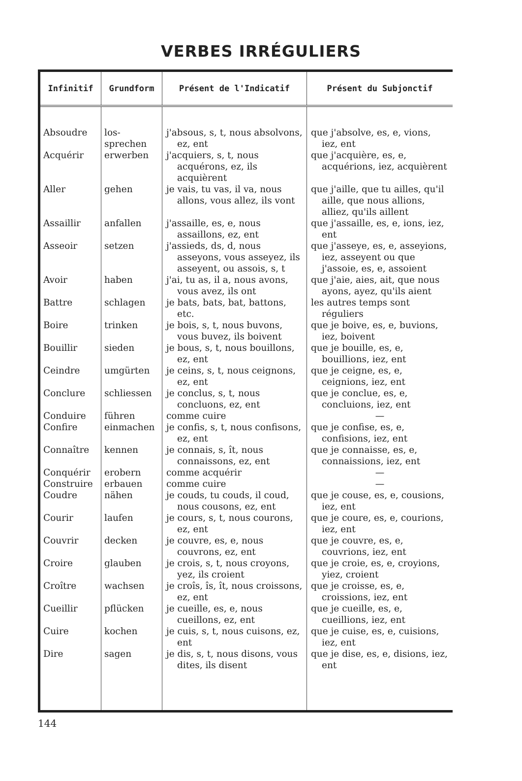VERBES IRRÉGULIERS
| Infinitif | Grundform | Présent de l'Indicatif | Présent du Subjonctif |
| --- | --- | --- | --- |
| Absoudre | los-sprechen | j'absous, s, t, nous absolvons, ez, ent | que j'absolve, es, e, vions, iez, ent |
| Acquérir | erwerben | j'acquiers, s, t, nous acquérons, ez, ils acquièrent | que j'acquière, es, e, acquérions, iez, acquièrent |
| Aller | gehen | je vais, tu vas, il va, nous allons, vous allez, ils vont | que j'aille, que tu ailles, qu'il aille, que nous allions, alliez, qu'ils aillent |
| Assaillir | anfallen | j'assaille, es, e, nous assaillons, ez, ent | que j'assaille, es, e, ions, iez, ent |
| Asseoir | setzen | j'assieds, ds, d, nous asseyons, vous asseyez, ils asseyent, ou assois, s, t | que j'asseye, es, e, asseyions, iez, asseyent ou que j'assoie, es, e, assoient |
| Avoir | haben | j'ai, tu as, il a, nous avons, vous avez, ils ont | que j'aie, aies, ait, que nous ayons, ayez, qu'ils aient |
| Battre | schlagen | je bats, bats, bat, battons, etc. | les autres temps sont réguliers |
| Boire | trinken | je bois, s, t, nous buvons, vous buvez, ils boivent | que je boive, es, e, buvions, iez, boivent |
| Bouillir | sieden | je bous, s, t, nous bouillons, ez, ent | que je bouille, es, e, bouillions, iez, ent |
| Ceindre | umgürten | je ceins, s, t, nous ceignons, ez, ent | que je ceigne, es, e, ceignions, iez, ent |
| Conclure | schliessen | je conclus, s, t, nous concluons, ez, ent | que je conclue, es, e, concluions, iez, ent |
| Conduire | führen | comme cuire | — |
| Confire | einmachen | je confis, s, t, nous confisons, ez, ent | que je confise, es, e, confisions, iez, ent |
| Connaître | kennen | je connais, s, ît, nous connaissons, ez, ent | que je connaisse, es, e, connaissions, iez, ent |
| Conquérir | erobern | comme acquérir | — |
| Construire | erbauen | comme cuire | — |
| Coudre | nähen | je couds, tu couds, il coud, nous cousons, ez, ent | que je couse, es, e, cousions, iez, ent |
| Courir | laufen | je cours, s, t, nous courons, ez, ent | que je coure, es, e, courions, iez, ent |
| Couvrir | decken | je couvre, es, e, nous couvrons, ez, ent | que je couvre, es, e, couvrions, iez, ent |
| Croire | glauben | je crois, s, t, nous croyons, yez, ils croient | que je croie, es, e, croyions, yiez, croient |
| Croître | wachsen | je croîs, îs, ît, nous croissons, ez, ent | que je croisse, es, e, croissions, iez, ent |
| Cueillir | pflücken | je cueille, es, e, nous cueillons, ez, ent | que je cueille, es, e, cueillions, iez, ent |
| Cuire | kochen | je cuis, s, t, nous cuisons, ez, ent | que je cuise, es, e, cuisions, iez, ent |
| Dire | sagen | je dis, s, t, nous disons, vous dites, ils disent | que je dise, es, e, disions, iez, ent |
144